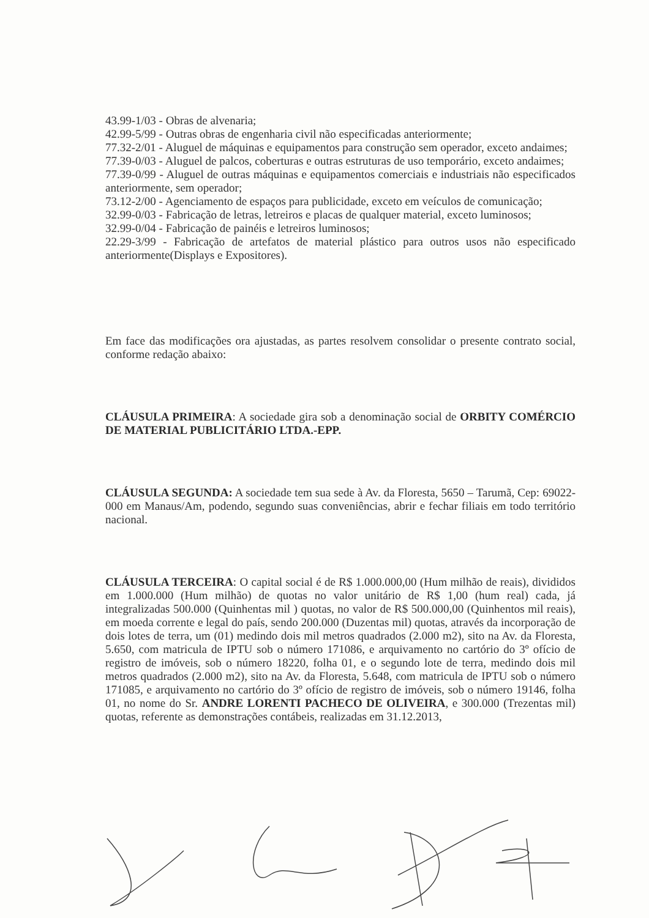43.99-1/03 - Obras de alvenaria;
42.99-5/99 - Outras obras de engenharia civil não especificadas anteriormente;
77.32-2/01 - Aluguel de máquinas e equipamentos para construção sem operador, exceto andaimes;
77.39-0/03 - Aluguel de palcos, coberturas e outras estruturas de uso temporário, exceto andaimes;
77.39-0/99 - Aluguel de outras máquinas e equipamentos comerciais e industriais não especificados anteriormente, sem operador;
73.12-2/00 - Agenciamento de espaços para publicidade, exceto em veículos de comunicação;
32.99-0/03 - Fabricação de letras, letreiros e placas de qualquer material, exceto luminosos;
32.99-0/04 - Fabricação de painéis e letreiros luminosos;
22.29-3/99 - Fabricação de artefatos de material plástico para outros usos não especificado anteriormente(Displays e Expositores).
Em face das modificações ora ajustadas, as partes resolvem consolidar o presente contrato social, conforme redação abaixo:
CLÁUSULA PRIMEIRA: A sociedade gira sob a denominação social de ORBITY COMÉRCIO DE MATERIAL PUBLICITÁRIO LTDA.-EPP.
CLÁUSULA SEGUNDA: A sociedade tem sua sede à Av. da Floresta, 5650 – Tarumã, Cep: 69022-000 em Manaus/Am, podendo, segundo suas conveniências, abrir e fechar filiais em todo território nacional.
CLÁUSULA TERCEIRA: O capital social é de R$ 1.000.000,00 (Hum milhão de reais), divididos em 1.000.000 (Hum milhão) de quotas no valor unitário de R$ 1,00 (hum real) cada, já integralizadas 500.000 (Quinhentas mil ) quotas, no valor de R$ 500.000,00 (Quinhentos mil reais), em moeda corrente e legal do país, sendo 200.000 (Duzentas mil) quotas, através da incorporação de dois lotes de terra, um (01) medindo dois mil metros quadrados (2.000 m2), sito na Av. da Floresta, 5.650, com matricula de IPTU sob o número 171086, e arquivamento no cartório do 3º ofício de registro de imóveis, sob o número 18220, folha 01, e o segundo lote de terra, medindo dois mil metros quadrados (2.000 m2), sito na Av. da Floresta, 5.648, com matricula de IPTU sob o número 171085, e arquivamento no cartório do 3º ofício de registro de imóveis, sob o número 19146, folha 01, no nome do Sr. ANDRE LORENTI PACHECO DE OLIVEIRA, e 300.000 (Trezentas mil) quotas, referente as demonstrações contábeis, realizadas em 31.12.2013,